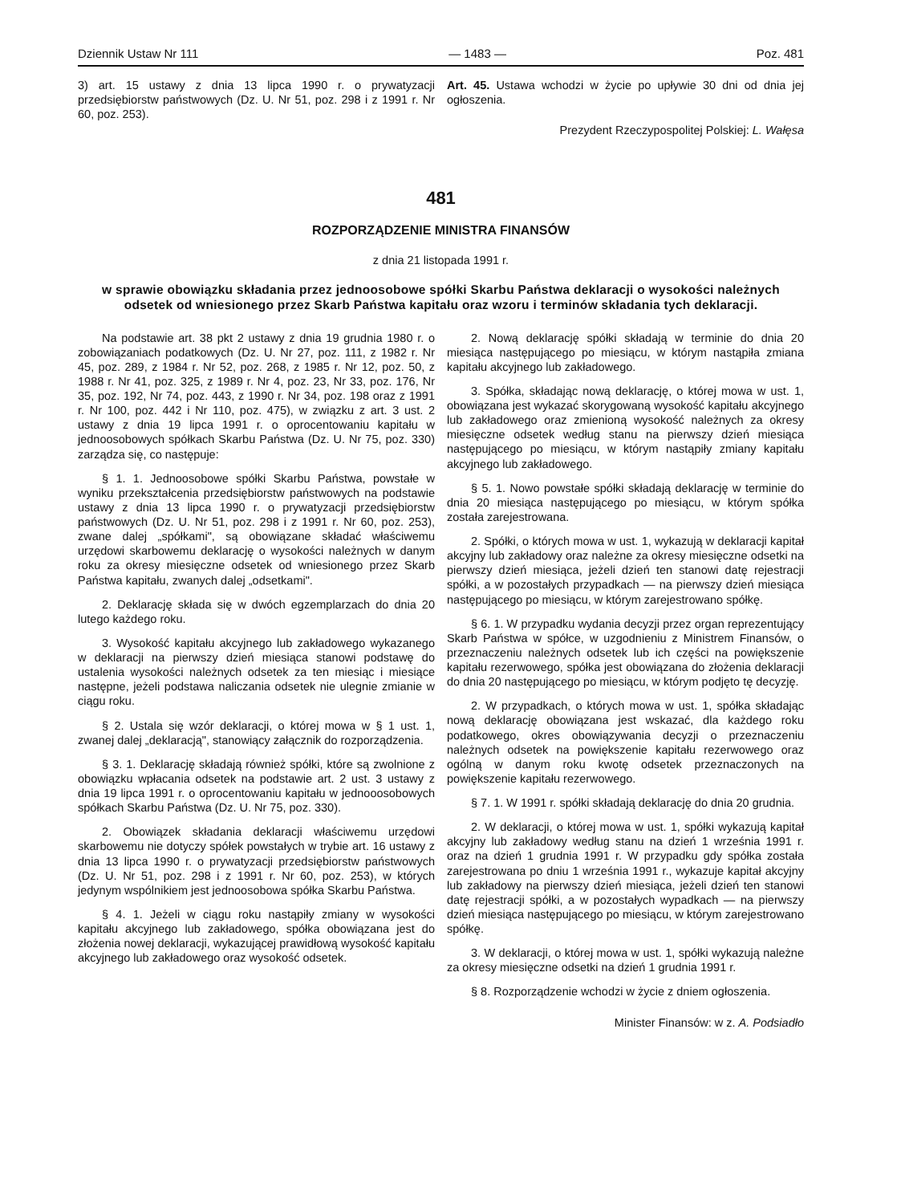Dziennik Ustaw Nr 111 — 1483 — Poz. 481
3) art. 15 ustawy z dnia 13 lipca 1990 r. o prywatyzacji przedsiębiorstw państwowych (Dz. U. Nr 51, poz. 298 i z 1991 r. Nr 60, poz. 253).
Art. 45. Ustawa wchodzi w życie po upływie 30 dni od dnia jej ogłoszenia.
Prezydent Rzeczypospolitej Polskiej: L. Wałęsa
481
ROZPORZĄDZENIE MINISTRA FINANSÓW
z dnia 21 listopada 1991 r.
w sprawie obowiązku składania przez jednoosobowe spółki Skarbu Państwa deklaracji o wysokości należnych odsetek od wniesionego przez Skarb Państwa kapitału oraz wzoru i terminów składania tych deklaracji.
Na podstawie art. 38 pkt 2 ustawy z dnia 19 grudnia 1980 r. o zobowiązaniach podatkowych (Dz. U. Nr 27, poz. 111, z 1982 r. Nr 45, poz. 289, z 1984 r. Nr 52, poz. 268, z 1985 r. Nr 12, poz. 50, z 1988 r. Nr 41, poz. 325, z 1989 r. Nr 4, poz. 23, Nr 33, poz. 176, Nr 35, poz. 192, Nr 74, poz. 443, z 1990 r. Nr 34, poz. 198 oraz z 1991 r. Nr 100, poz. 442 i Nr 110, poz. 475), w związku z art. 3 ust. 2 ustawy z dnia 19 lipca 1991 r. o oprocentowaniu kapitału w jednoosobowych spółkach Skarbu Państwa (Dz. U. Nr 75, poz. 330) zarządza się, co następuje:
§ 1. 1. Jednoosobowe spółki Skarbu Państwa, powstałe w wyniku przekształcenia przedsiębiorstw państwowych na podstawie ustawy z dnia 13 lipca 1990 r. o prywatyzacji przedsiębiorstw państwowych (Dz. U. Nr 51, poz. 298 i z 1991 r. Nr 60, poz. 253), zwane dalej „spółkami", są obowiązane składać właściwemu urzędowi skarbowemu deklarację o wysokości należnych w danym roku za okresy miesięczne odsetek od wniesionego przez Skarb Państwa kapitału, zwanych dalej „odsetkami".
2. Deklarację składa się w dwóch egzemplarzach do dnia 20 lutego każdego roku.
3. Wysokość kapitału akcyjnego lub zakładowego wykazanego w deklaracji na pierwszy dzień miesiąca stanowi podstawę do ustalenia wysokości należnych odsetek za ten miesiąc i miesiące następne, jeżeli podstawa naliczania odsetek nie ulegnie zmianie w ciągu roku.
§ 2. Ustala się wzór deklaracji, o której mowa w § 1 ust. 1, zwanej dalej „deklaracją", stanowiący załącznik do rozporządzenia.
§ 3. 1. Deklarację składają również spółki, które są zwolnione z obowiązku wpłacania odsetek na podstawie art. 2 ust. 3 ustawy z dnia 19 lipca 1991 r. o oprocentowaniu kapitału w jednooosobowych spółkach Skarbu Państwa (Dz. U. Nr 75, poz. 330).
2. Obowiązek składania deklaracji właściwemu urzędowi skarbowemu nie dotyczy spółek powstałych w trybie art. 16 ustawy z dnia 13 lipca 1990 r. o prywatyzacji przedsiębiorstw państwowych (Dz. U. Nr 51, poz. 298 i z 1991 r. Nr 60, poz. 253), w których jedynym wspólnikiem jest jednoosobowa spółka Skarbu Państwa.
§ 4. 1. Jeżeli w ciągu roku nastąpiły zmiany w wysokości kapitału akcyjnego lub zakładowego, spółka obowiązana jest do złożenia nowej deklaracji, wykazującej prawidłową wysokość kapitału akcyjnego lub zakładowego oraz wysokość odsetek.
2. Nową deklarację spółki składają w terminie do dnia 20 miesiąca następującego po miesiącu, w którym nastąpiła zmiana kapitału akcyjnego lub zakładowego.
3. Spółka, składając nową deklarację, o której mowa w ust. 1, obowiązana jest wykazać skorygowaną wysokość kapitału akcyjnego lub zakładowego oraz zmienioną wysokość należnych za okresy miesięczne odsetek według stanu na pierwszy dzień miesiąca następującego po miesiącu, w którym nastąpiły zmiany kapitału akcyjnego lub zakładowego.
§ 5. 1. Nowo powstałe spółki składają deklarację w terminie do dnia 20 miesiąca następującego po miesiącu, w którym spółka została zarejestrowana.
2. Spółki, o których mowa w ust. 1, wykazują w deklaracji kapitał akcyjny lub zakładowy oraz należne za okresy miesięczne odsetki na pierwszy dzień miesiąca, jeżeli dzień ten stanowi datę rejestracji spółki, a w pozostałych przypadkach — na pierwszy dzień miesiąca następującego po miesiącu, w którym zarejestrowano spółkę.
§ 6. 1. W przypadku wydania decyzji przez organ reprezentujący Skarb Państwa w spółce, w uzgodnieniu z Ministrem Finansów, o przeznaczeniu należnych odsetek lub ich części na powiększenie kapitału rezerwowego, spółka jest obowiązana do złożenia deklaracji do dnia 20 następującego po miesiącu, w którym podjęto tę decyzję.
2. W przypadkach, o których mowa w ust. 1, spółka składając nową deklarację obowiązana jest wskazać, dla każdego roku podatkowego, okres obowiązywania decyzji o przeznaczeniu należnych odsetek na powiększenie kapitału rezerwowego oraz ogólną w danym roku kwotę odsetek przeznaczonych na powiększenie kapitału rezerwowego.
§ 7. 1. W 1991 r. spółki składają deklarację do dnia 20 grudnia.
2. W deklaracji, o której mowa w ust. 1, spółki wykazują kapitał akcyjny lub zakładowy według stanu na dzień 1 września 1991 r. oraz na dzień 1 grudnia 1991 r. W przypadku gdy spółka została zarejestrowana po dniu 1 września 1991 r., wykazuje kapitał akcyjny lub zakładowy na pierwszy dzień miesiąca, jeżeli dzień ten stanowi datę rejestracji spółki, a w pozostałych wypadkach — na pierwszy dzień miesiąca następującego po miesiącu, w którym zarejestrowano spółkę.
3. W deklaracji, o której mowa w ust. 1, spółki wykazują należne za okresy miesięczne odsetki na dzień 1 grudnia 1991 r.
§ 8. Rozporządzenie wchodzi w życie z dniem ogłoszenia.
Minister Finansów: w z. A. Podsiadło